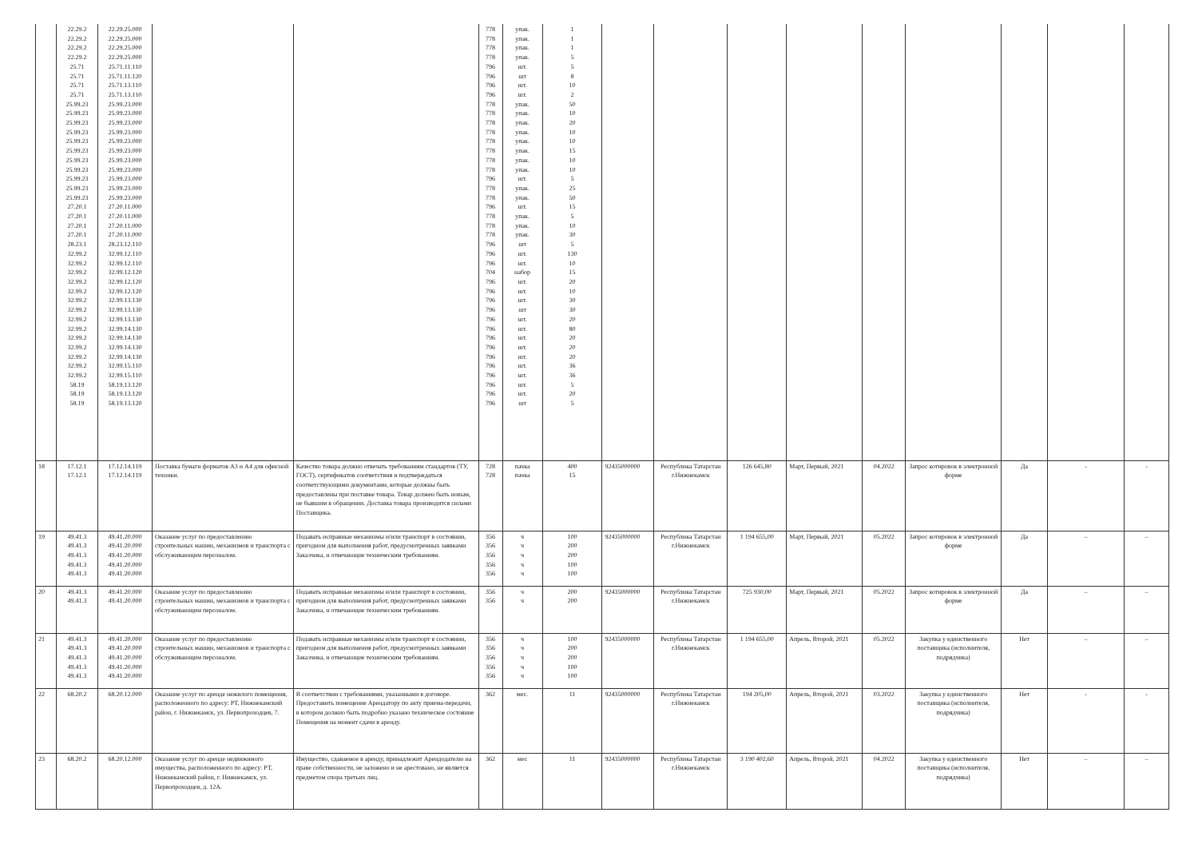| | 22.29.2 22.29.2 22.29.2 22.29.2 25.71 25.71 25.71 25.71 25.99.23 25.99.23 25.99.23 25.99.23 25.99.23 25.99.23 25.99.23 25.99.23 25.99.23 25.99.23 25.99.23 27.20.1 27.20.1 27.20.1 27.20.1 28.23.1 32.99.2 32.99.2 32.99.2 32.99.2 32.99.2 32.99.2 32.99.2 32.99.2 32.99.2 32.99.2 32.99.2 32.99.2 32.99.2 32.99.2 58.19 58.19 58.19 | 22.29.25.000 22.29.25.000 22.29.25.000 22.29.25.000 25.71.11.110 25.71.11.120 25.71.13.110 25.71.13.110 25.99.23.000 25.99.23.000 25.99.23.000 25.99.23.000 25.99.23.000 25.99.23.000 25.99.23.000 25.99.23.000 25.99.23.000 25.99.23.000 25.99.23.000 27.20.11.000 27.20.11.000 27.20.11.000 27.20.11.000 28.23.12.110 32.99.12.110 32.99.12.110 32.99.12.120 32.99.12.120 32.99.12.120 32.99.13.130 32.99.13.130 32.99.13.130 32.99.14.130 32.99.14.130 32.99.14.130 32.99.14.130 32.99.15.110 32.99.15.110 58.19.13.120 58.19.13.120 58.19.13.120 | | | 778 778 778 778 796 796 796 796 778 778 778 778 778 778 778 778 796 778 778 796 778 778 778 796 796 796 704 796 796 796 796 796 796 796 796 796 796 796 796 796 796 | упак. упак. упак. упак. шт. шт шт. шт. упак. упак. упак. упак. упак. упак. упак. упак. шт. упак. упак. шт. упак. упак. упак. шт шт. шт. набор шт. шт. шт. шт шт. шт. шт. шт. шт. шт. шт. шт. шт. шт | 1 1 1 5 5 8 10 2 50 10 20 10 10 15 10 10 5 25 50 15 5 10 30 5 130 10 15 20 10 30 30 20 80 20 20 20 36 36 5 20 5 | | | | | | | | | |
| 18 | 17.12.1 17.12.1 | 17.12.14.119 17.12.14.119 | Поставка бумаги форматов А3 и А4 для офисной техники. | Качество товара должно отвечать требованиям стандартов (ТУ, ГОСТ), сертификатов соответствия и подтверждаться соответствующими документами, которые должны быть предоставлены при поставке товара. Товар должен быть новым, не бывшим в обращении. Доставка товара производится силами Поставщика. | 728 728 | пачка пачка | 400 15 | 92435000000 | Республика Татарстан г.Нижнекамск | 126 645,80 | Март, Первый, 2021 | 04.2022 | Запрос котировок в электронной форме | Да | - | - |
| 19 | 49.41.3 49.41.3 49.41.3 49.41.3 49.41.3 | 49.41.20.000 49.41.20.000 49.41.20.000 49.41.20.000 49.41.20.000 | Оказание услуг по предоставлению строительных машин, механизмов и транспорта с обслуживающим персоналом. | Подавать исправные механизмы и/или транспорт в состоянии, пригодном для выполнения работ, предусмотренных заявками Заказчика, и отвечающие техническим требованиям. | 356 356 356 356 356 | ч ч ч ч ч | 100 200 200 100 100 | 92435000000 | Республика Татарстан г.Нижнекамск | 1 194 655,00 | Март, Первый, 2021 | 05.2022 | Запрос котировок в электронной форме | Да | – | – |
| 20 | 49.41.3 49.41.3 | 49.41.20.000 49.41.20.000 | Оказание услуг по предоставлению строительных машин, механизмов и транспорта с обслуживающим персоналом. | Подавать исправные механизмы и/или транспорт в состоянии, пригодном для выполнения работ, предусмотренных заявками Заказчика, и отвечающие техническим требованиям. | 356 356 | ч ч | 200 200 | 92435000000 | Республика Татарстан г.Нижнекамск | 725 930,00 | Март, Первый, 2021 | 05.2022 | Запрос котировок в электронной форме | Да | – | – |
| 21 | 49.41.3 49.41.3 49.41.3 49.41.3 49.41.3 | 49.41.20.000 49.41.20.000 49.41.20.000 49.41.20.000 49.41.20.000 | Оказание услуг по предоставлению строительных машин, механизмов и транспорта с обслуживающим персоналом. | Подавать исправные механизмы и/или транспорт в состоянии, пригодном для выполнения работ, предусмотренных заявками Заказчика, и отвечающие техническим требованиям. | 356 356 356 356 356 | ч ч ч ч ч | 100 200 200 100 100 | 92435000000 | Республика Татарстан г.Нижнекамск | 1 194 655,00 | Апрель, Второй, 2021 | 05.2022 | Закупка у единственного поставщика (исполнителя, подрядчика) | Нет | – | – |
| 22 | 68.20.2 | 68.20.12.000 | Оказание услуг по аренде нежилого помещения, расположенного по адресу: РТ, Нижнекамский район, г. Нижнекамск, ул. Первопроходцев, 7. | В соответствии с требованиями, указанными в договоре. Предоставить помещение Арендатору по акту приема-передачи, в котором должно быть подробно указано техническое состояние Помещения на момент сдачи в аренду. | 362 | мес. | 11 | 92435000000 | Республика Татарстан г.Нижнекамск | 194 205,00 | Апрель, Второй, 2021 | 03.2022 | Закупка у единственного поставщика (исполнителя, подрядчика) | Нет | - | - |
| 23 | 68.20.2 | 68.20.12.000 | Оказание услуг по аренде недвижимого имущества, расположенного по адресу: РТ, Нижнекамский район, г. Нижнекамск, ул. Первопроходцев, д. 12А. | Имущество, сдаваемое в аренду, принадлежит Арендодателю на праве собственности, не заложено и не арестовано, не является предметом спора третьих лиц. | 362 | мес | 11 | 92435000000 | Республика Татарстан г.Нижнекамск | 3 190 402,60 | Апрель, Второй, 2021 | 04.2022 | Закупка у единственного поставщика (исполнителя, подрядчика) | Нет | – | – |